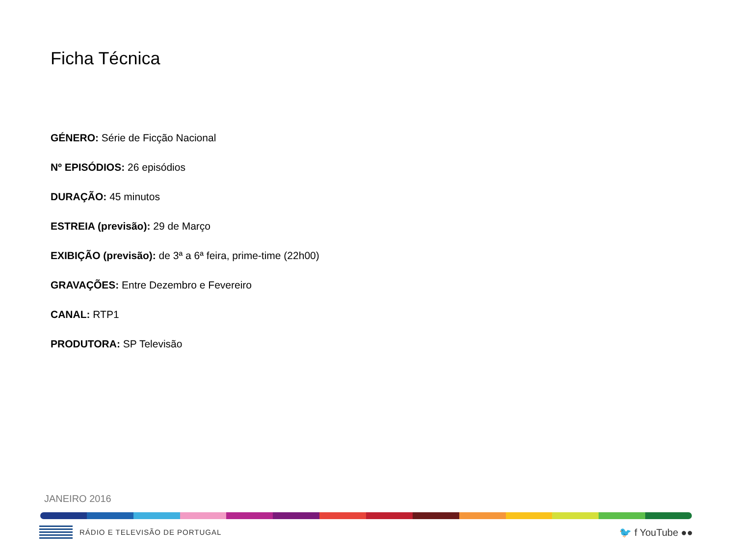Ficha Técnica
GÉNERO: Série de Ficção Nacional
Nº EPISÓDIOS: 26 episódios
DURAÇÃO: 45 minutos
ESTREIA (previsão): 29 de Março
EXIBIÇÃO (previsão): de 3ª a 6ª feira, prime-time (22h00)
GRAVAÇÕES: Entre Dezembro e Fevereiro
CANAL: RTP1
PRODUTORA: SP Televisão
JANEIRO 2016
RÁDIO E TELEVISÃO DE PORTUGAL
🐦 f YouTube ●●